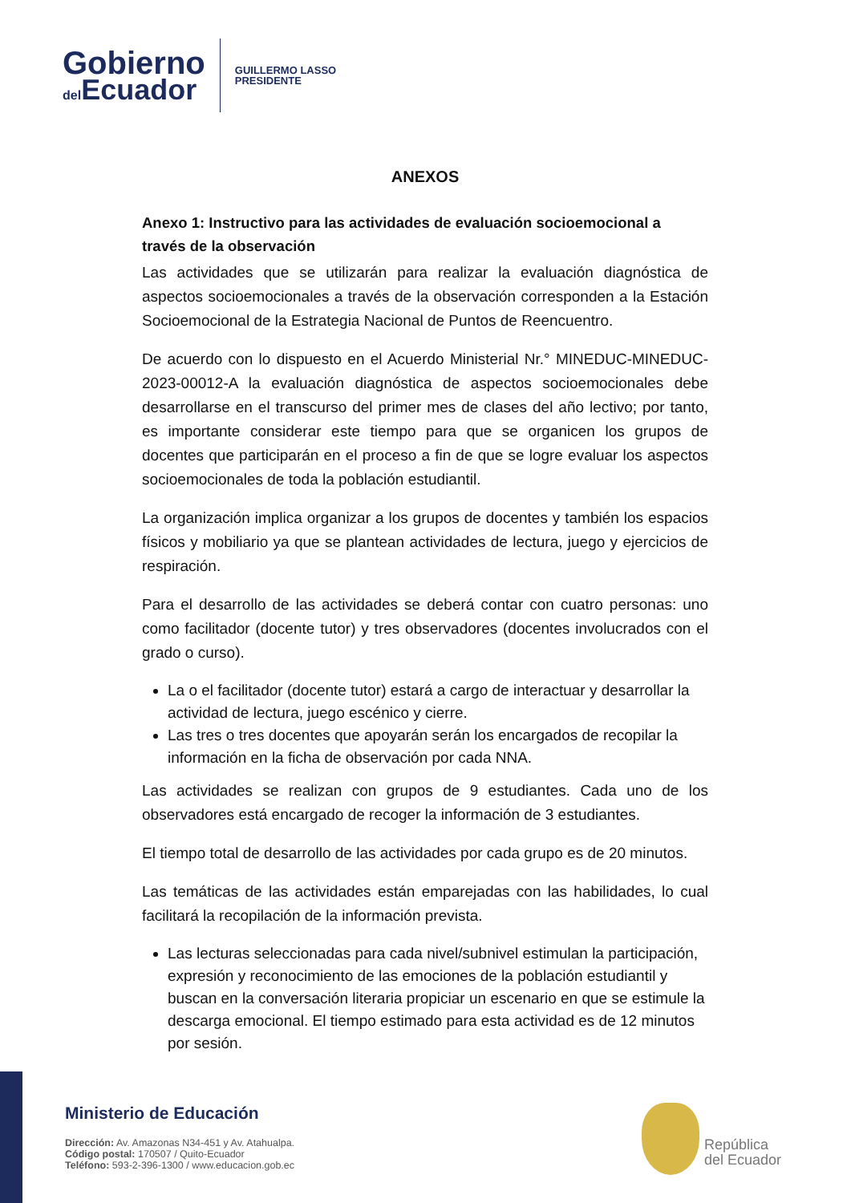Gobierno
del Ecuador
GUILLERMO LASSO
PRESIDENTE
ANEXOS
Anexo 1: Instructivo para las actividades de evaluación socioemocional a través de la observación
Las actividades que se utilizarán para realizar la evaluación diagnóstica de aspectos socioemocionales a través de la observación corresponden a la Estación Socioemocional de la Estrategia Nacional de Puntos de Reencuentro.
De acuerdo con lo dispuesto en el Acuerdo Ministerial Nr.° MINEDUC-MINEDUC-2023-00012-A la evaluación diagnóstica de aspectos socioemocionales debe desarrollarse en el transcurso del primer mes de clases del año lectivo; por tanto, es importante considerar este tiempo para que se organicen los grupos de docentes que participarán en el proceso a fin de que se logre evaluar los aspectos socioemocionales de toda la población estudiantil.
La organización implica organizar a los grupos de docentes y también los espacios físicos y mobiliario ya que se plantean actividades de lectura, juego y ejercicios de respiración.
Para el desarrollo de las actividades se deberá contar con cuatro personas: uno como facilitador (docente tutor) y tres observadores (docentes involucrados con el grado o curso).
La o el facilitador (docente tutor) estará a cargo de interactuar y desarrollar la actividad de lectura, juego escénico y cierre.
Las tres o tres docentes que apoyarán serán los encargados de recopilar la información en la ficha de observación por cada NNA.
Las actividades se realizan con grupos de 9 estudiantes. Cada uno de los observadores está encargado de recoger la información de 3 estudiantes.
El tiempo total de desarrollo de las actividades por cada grupo es de 20 minutos.
Las temáticas de las actividades están emparejadas con las habilidades, lo cual facilitará la recopilación de la información prevista.
Las lecturas seleccionadas para cada nivel/subnivel estimulan la participación, expresión y reconocimiento de las emociones de la población estudiantil y buscan en la conversación literaria propiciar un escenario en que se estimule la descarga emocional. El tiempo estimado para esta actividad es de 12 minutos por sesión.
Ministerio de Educación
Dirección: Av. Amazonas N34-451 y Av. Atahualpa.
Código postal: 170507 / Quito-Ecuador
Teléfono: 593-2-396-1300 / www.educacion.gob.ec
República
del Ecuador